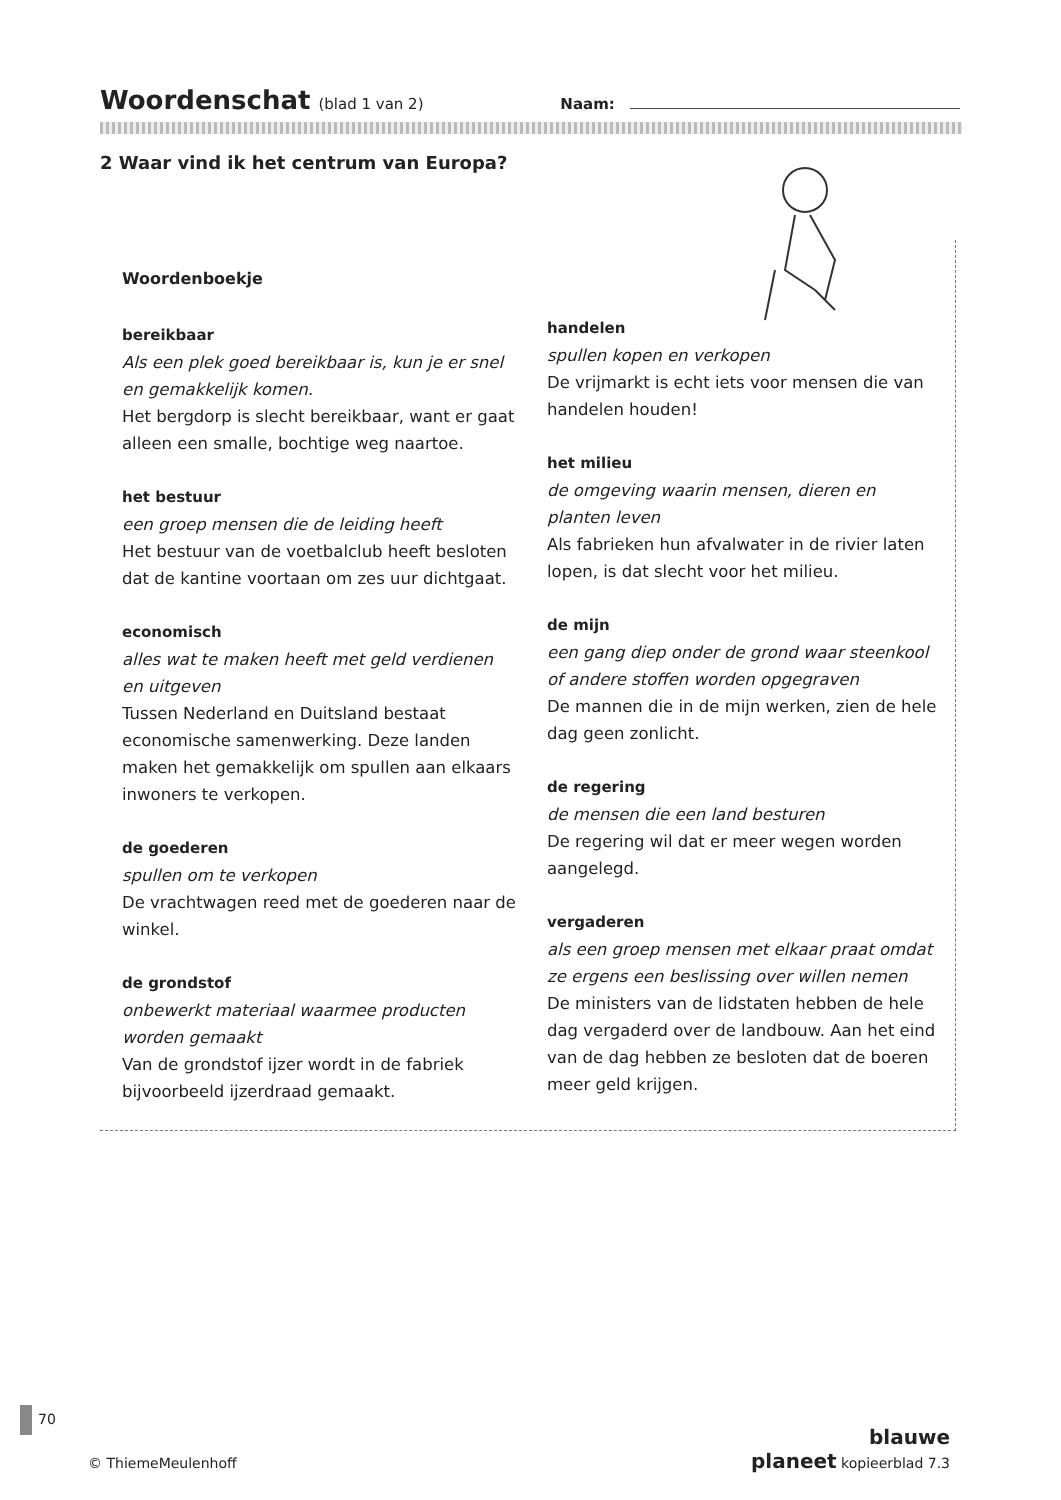Woordenschat
(blad 1 van 2) Naam:
2 Waar vind ik het centrum van Europa?
Woordenboekje
bereikbaar
Als een plek goed bereikbaar is, kun je er snel en gemakkelijk komen.
Het bergdorp is slecht bereikbaar, want er gaat alleen een smalle, bochtige weg naartoe.
het bestuur
een groep mensen die de leiding heeft
Het bestuur van de voetbalclub heeft besloten dat de kantine voortaan om zes uur dichtgaat.
economisch
alles wat te maken heeft met geld verdienen en uitgeven
Tussen Nederland en Duitsland bestaat economische samenwerking. Deze landen maken het gemakkelijk om spullen aan elkaars inwoners te verkopen.
de goederen
spullen om te verkopen
De vrachtwagen reed met de goederen naar de winkel.
de grondstof
onbewerkt materiaal waarmee producten worden gemaakt
Van de grondstof ijzer wordt in de fabriek bijvoorbeeld ijzerdraad gemaakt.
handelen
spullen kopen en verkopen
De vrijmarkt is echt iets voor mensen die van handelen houden!
het milieu
de omgeving waarin mensen, dieren en planten leven
Als fabrieken hun afvalwater in de rivier laten lopen, is dat slecht voor het milieu.
de mijn
een gang diep onder de grond waar steenkool of andere stoffen worden opgegraven
De mannen die in de mijn werken, zien de hele dag geen zonlicht.
de regering
de mensen die een land besturen
De regering wil dat er meer wegen worden aangelegd.
vergaderen
als een groep mensen met elkaar praat omdat ze ergens een beslissing over willen nemen
De ministers van de lidstaten hebben de hele dag vergaderd over de landbouw. Aan het eind van de dag hebben ze besloten dat de boeren meer geld krijgen.
70
© ThiemeMeulenhoff
blauwe
planeet kopieerblad 7.3